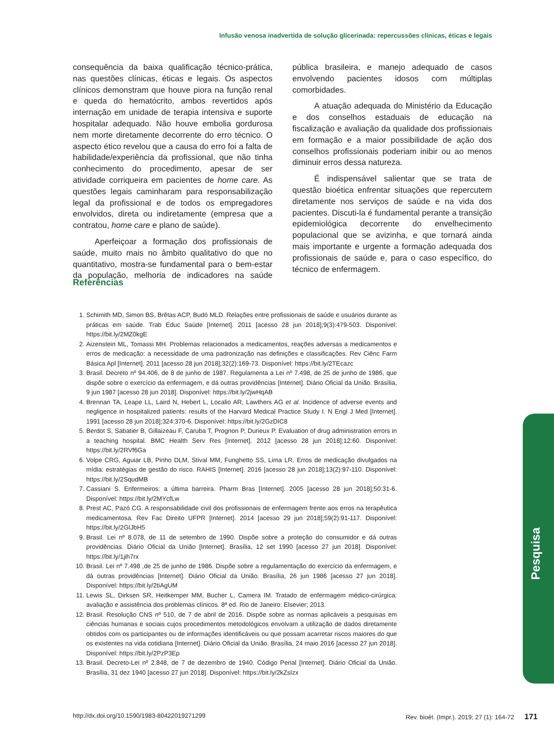Infusão venosa inadvertida de solução glicerinada: repercussões clínicas, éticas e legais
consequência da baixa qualificação técnico-prática, nas questões clínicas, éticas e legais. Os aspectos clínicos demonstram que houve piora na função renal e queda do hematócrito, ambos revertidos após internação em unidade de terapia intensiva e suporte hospitalar adequado. Não houve embolia gordurosa nem morte diretamente decorrente do erro técnico. O aspecto ético revelou que a causa do erro foi a falta de habilidade/experiência da profissional, que não tinha conhecimento do procedimento, apesar de ser atividade corriqueira em pacientes de home care. As questões legais caminharam para responsabilização legal da profissional e de todos os empregadores envolvidos, direta ou indiretamente (empresa que a contratou, home care e plano de saúde).
Aperfeiçoar a formação dos profissionais de saúde, muito mais no âmbito qualitativo do que no quantitativo, mostra-se fundamental para o bem-estar da população, melhoria de indicadores na saúde pública brasileira, e manejo adequado de casos envolvendo pacientes idosos com múltiplas comorbidades.
A atuação adequada do Ministério da Educação e dos conselhos estaduais de educação na fiscalização e avaliação da qualidade dos profissionais em formação e a maior possibilidade de ação dos conselhos profissionais poderiam inibir ou ao menos diminuir erros dessa natureza.
É indispensável salientar que se trata de questão bioética enfrentar situações que repercutem diretamente nos serviços de saúde e na vida dos pacientes. Discuti-la é fundamental perante a transição epidemiológica decorrente do envelhecimento populacional que se avizinha, e que tornará ainda mais importante e urgente a formação adequada dos profissionais de saúde e, para o caso específico, do técnico de enfermagem.
Referências
1. Schimith MD, Simon BS, Brêtas ACP, Budó MLD. Relações entre profissionais de saúde e usuários durante as práticas em saúde. Trab Educ Saúde [Internet]. 2011 [acesso 28 jun 2018];9(3):479-503. Disponível: https://bit.ly/2MZ0kgE
2. Aizenstein ML, Tomassi MH. Problemas relacionados a medicamentos, reações adversas a medicamentos e erros de medicação: a necessidade de uma padronização nas definições e classificações. Rev Ciênc Farm Básica Apl [Internet]. 2011 [acesso 28 jun 2018];32(2):169-73. Disponível: https://bit.ly/2TEcazc
3. Brasil. Decreto nº 94.406, de 8 de junho de 1987. Regulamenta a Lei nº 7.498, de 25 de junho de 1986, que dispõe sobre o exercício da enfermagem, e dá outras providências [Internet]. Diário Oficial da União. Brasília, 9 jun 1987 [acesso 28 jun 2018]. Disponível: https://bit.ly/2jwHqAB
4. Brennan TA, Leape LL, Laird N, Hebert L, Localio AR, Lawthers AG et al. Incidence of adverse events and negligence in hospitalized patients: results of the Harvard Medical Practice Study I. N Engl J Med [Internet]. 1991 [acesso 28 jun 2018];324:370-6. Disponível: https://bit.ly/2GzDIC8
5. Berdot S, Sabatier B, Gillaizeau F, Caruba T, Prognon P, Durieux P. Evaluation of drug administration errors in a teaching hospital. BMC Health Serv Res [Internet]. 2012 [acesso 28 jun 2018];12:60. Disponível: https://bit.ly/2RVf6Ga
6. Volpe CRG, Aguiar LB, Pinho DLM, Stival MM, Funghetto SS, Lima LR. Erros de medicação divulgados na mídia: estratégias de gestão do risco. RAHIS [Internet]. 2016 [acesso 28 jun 2018];13(2):97-110. Disponível: https://bit.ly/2SqudMB
7. Cassiani S. Enfermeiros: a última barreira. Pharm Bras [Internet]. 2005 [acesso 28 jun 2018];50:31-6. Disponível: https://bit.ly/2MYcfLw
8. Prest AC, Pazó CG. A responsabilidade civil dos profissionais de enfermagem frente aos erros na terapêutica medicamentosa. Rev Fac Direito UFPR [Internet]. 2014 [acesso 29 jun 2018];59(2):91-117. Disponível: https://bit.ly/2GIJbH5
9. Brasil. Lei nº 8.078, de 11 de setembro de 1990. Dispõe sobre a proteção do consumidor e dá outras providências. Diário Oficial da União [Internet]. Brasília, 12 set 1990 [acesso 27 jun 2018]. Disponível: https://bit.ly/1jih7rx
10. Brasil. Lei nº 7.498 ,de 25 de junho de 1986. Dispõe sobre a regulamentação do exercício da enfermagem, e dá outras providências [Internet]. Diário Oficial da União. Brasília, 26 jun 1986 [acesso 27 jun 2018]. Disponível: https://bit.ly/2tiAgUM
11. Lewis SL, Dirksen SR, Heitkemper MM, Bucher L, Camera IM. Tratado de enfermagem médico-cirúrgica: avaliação e assistência dos problemas clínicos. 8ª ed. Rio de Janeiro: Elsevier; 2013.
12. Brasil. Resolução CNS nº 510, de 7 de abril de 2016. Dispõe sobre as normas aplicáveis a pesquisas em ciências humanas e sociais cujos procedimentos metodológicos envolvam a utilização de dados diretamente obtidos com os participantes ou de informações identificáveis ou que possam acarretar riscos maiores do que os existentes na vida cotidiana [Internet]. Diário Oficial da União. Brasília, 24 maio 2016 [acesso 27 jun 2018]. Disponível: https://bit.ly/2PzP3Ep
13. Brasil. Decreto-Lei nº 2.848, de 7 de dezembro de 1940. Código Penal [Internet]. Diário Oficial da União. Brasília, 31 dez 1940 [acesso 27 jun 2018]. Disponível: https://bit.ly/2kZsIzx
Pesquisa
http://dx.doi.org/10.1590/1983-80422019271299 Rev. bioét. (Impr.). 2019; 27 (1): 164-72 171